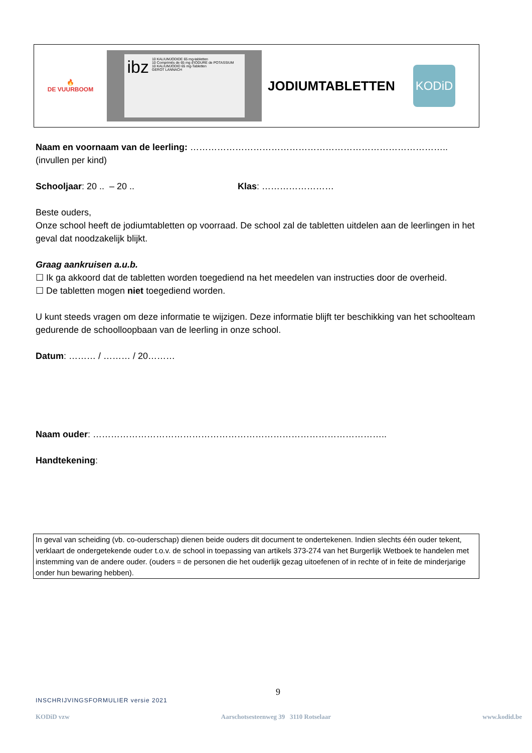🔥
DE VUURBOOM
ibz
10 KALIUMJODIDE 65 mg-tabletten
10 Comprimés de 65 mg d'IODURE de POTASSIUM
10 KALIUMJODID 65 mg-Tabletten
GEROT LANNACH
JODIUMTABLETTEN
KODiD
Naam en voornaam van de leerling: ………………………………………………………………………….. (invullen per kind)
Schooljaar: 20 .. – 20 .. Klas: ……………………
Beste ouders,
Onze school heeft de jodiumtabletten op voorraad. De school zal de tabletten uitdelen aan de leerlingen in het geval dat noodzakelijk blijkt.
Graag aankruisen a.u.b.
☐ Ik ga akkoord dat de tabletten worden toegediend na het meedelen van instructies door de overheid.
☐ De tabletten mogen niet toegediend worden.
U kunt steeds vragen om deze informatie te wijzigen. Deze informatie blijft ter beschikking van het schoolteam gedurende de schoolloopbaan van de leerling in onze school.
Datum: ……… / ……… / 20………
Naam ouder: ……………………………………………………………………………………..
Handtekening:
In geval van scheiding (vb. co-ouderschap) dienen beide ouders dit document te ondertekenen. Indien slechts één ouder tekent, verklaart de ondergetekende ouder t.o.v. de school in toepassing van artikels 373-274 van het Burgerlijk Wetboek te handelen met instemming van de andere ouder. (ouders = de personen die het ouderlijk gezag uitoefenen of in rechte of in feite de minderjarige onder hun bewaring hebben).
9
INSCHRIJVINGSFORMULIER versie 2021
KODiD vzw Aarschotsesteenweg 39 3110 Rotselaar www.kodid.be